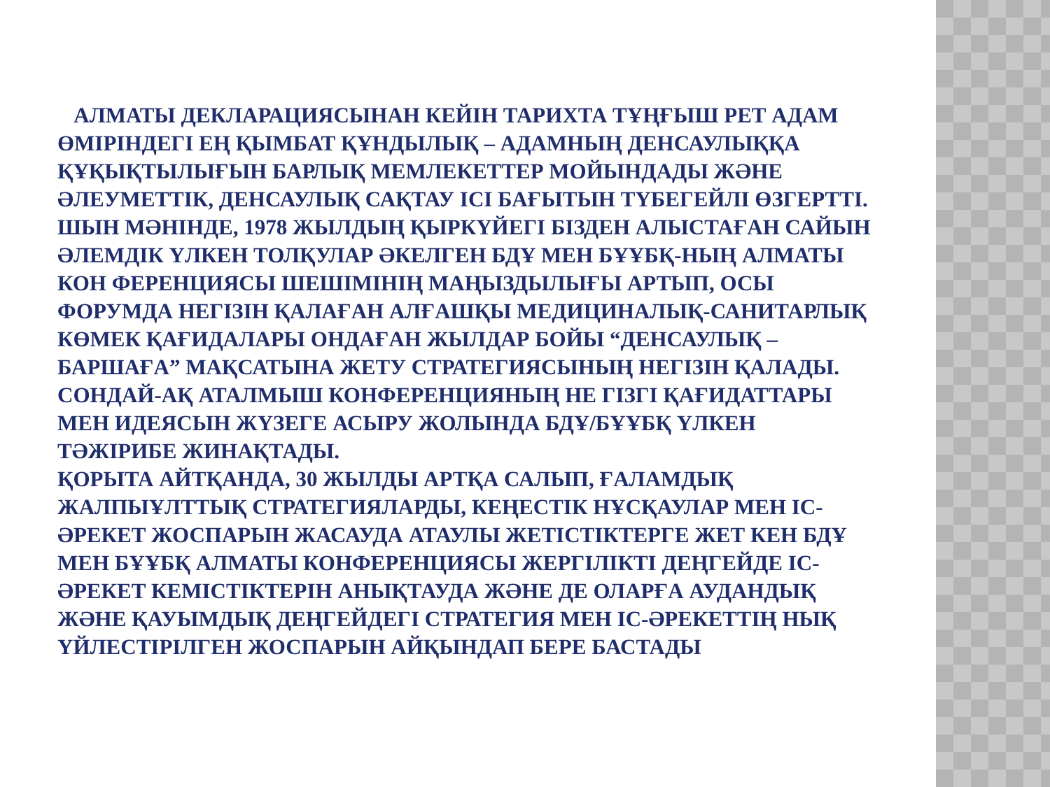АЛМАТЫ ДЕКЛАРАЦИЯСЫНАН КЕЙІН ТАРИХТА ТҰҢҒЫШ РЕТ АДАМ ӨМІРІНДЕГІ ЕҢ ҚЫМБАТ ҚҰНДЫЛЫҚ – АДАМНЫҢ ДЕНСАУЛЫҚҚА ҚҰҚЫҚТЫЛЫҒЫН БАРЛЫҚ МЕМЛЕКЕТТЕР МОЙЫНДАДЫ ЖӘНЕ ӘЛЕУМЕТТІК, ДЕНСАУЛЫҚ САҚТАУ ІСІ БАҒЫТЫН ТҮБЕГЕЙЛІ ӨЗГЕРТТІ. ШЫН МӘНІНДЕ, 1978 ЖЫЛДЫҢ ҚЫРКҮЙЕГІ БІЗДЕН АЛЫСТАҒАН САЙЫН ӘЛЕМДІК ҮЛКЕН ТОЛҚУЛАР ӘКЕЛГЕН БДҰ МЕН БҰҰБҚ-НЫҢ АЛМАТЫ КОН ФЕРЕНЦИЯСЫ ШЕШІМІНІҢ МАҢЫЗДЫЛЫҒЫ АРТЫП, ОСЫ ФОРУМДА НЕГІЗІН ҚАЛАҒАН АЛҒАШҚЫ МЕДИЦИНАЛЫҚ-САНИТАРЛЫҚ КӨМЕК ҚАҒИДАЛАРЫ ОНДАҒАН ЖЫЛДАР БОЙЫ “ДЕНСАУЛЫҚ – БАРШАҒА” МАҚСАТЫНА ЖЕТУ СТРАТЕГИЯСЫНЫҢ НЕГІЗІН ҚАЛАДЫ. СОНДАЙ-АҚ АТАЛМЫШ КОНФЕРЕНЦИЯНЫҢ НЕ ГІЗГІ ҚАҒИДАТТАРЫ МЕН ИДЕЯСЫН ЖҮЗЕГЕ АСЫРУ ЖОЛЫНДА БДҰ/БҰҰБҚ ҮЛКЕН ТӘЖІРИБЕ ЖИНАҚТАДЫ.
ҚОРЫТА АЙТҚАНДА, 30 ЖЫЛДЫ АРТҚА САЛЫП, ҒАЛАМДЫҚ ЖАЛПЫҰЛТТЫҚ СТРАТЕГИЯЛАРДЫ, КЕҢЕСТІК НҰСҚАУЛАР МЕН ІС-ӘРЕКЕТ ЖОСПАРЫН ЖАСАУДА АТАУЛЫ ЖЕТІСТІКТЕРГЕ ЖЕТ КЕН БДҰ МЕН БҰҰБҚ АЛМАТЫ КОНФЕРЕНЦИЯСЫ ЖЕРГІЛІКТІ ДЕҢГЕЙДЕ ІС-ӘРЕКЕТ КЕМІСТІКТЕРІН АНЫҚТАУДА ЖӘНЕ ДЕ ОЛАРҒА АУДАНДЫҚ ЖӘНЕ ҚАУЫМДЫҚ ДЕҢГЕЙДЕГІ СТРАТЕГИЯ МЕН ІС-ӘРЕКЕТТІҢ НЫҚ ҮЙЛЕСТІРІЛГЕН ЖОСПАРЫН АЙҚЫНДАП БЕРЕ БАСТАДЫ